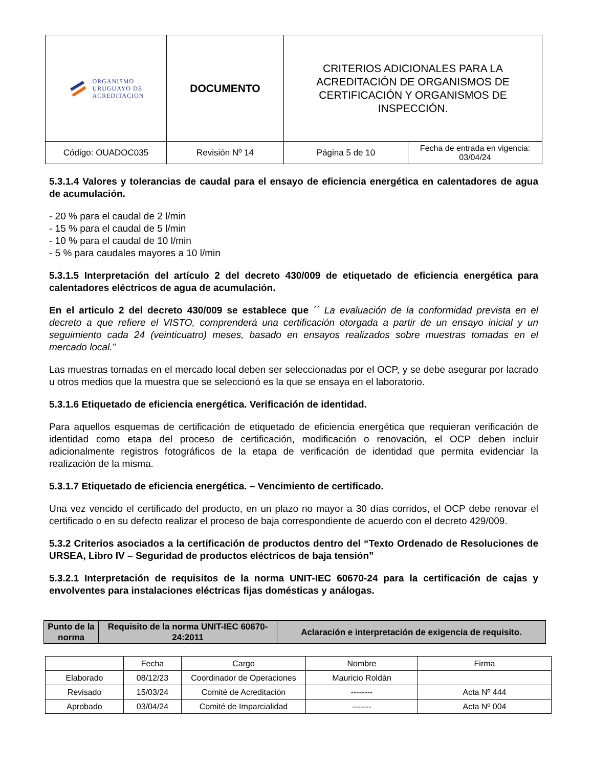| ORGANISMO URUGUAYO DE ACREDITACION | DOCUMENTO | CRITERIOS ADICIONALES PARA LA ACREDITACIÓN DE ORGANISMOS DE CERTIFICACIÓN Y ORGANISMOS DE INSPECCIÓN. | |
| Código: OUADOC035 | Revisión Nº 14 | Página 5 de 10 | Fecha de entrada en vigencia: 03/04/24 |
5.3.1.4 Valores y tolerancias de caudal para el ensayo de eficiencia energética en calentadores de agua de acumulación.
- 20 % para el caudal de 2 l/min
- 15 % para el caudal de 5 l/min
- 10 % para el caudal de 10 l/min
- 5 % para caudales mayores a 10 l/min
5.3.1.5 Interpretación del artículo 2 del decreto 430/009 de etiquetado de eficiencia energética para calentadores eléctricos de agua de acumulación.
En el articulo 2 del decreto 430/009 se establece que ´´ La evaluación de la conformidad prevista en el decreto a que refiere el VISTO, comprenderá una certificación otorgada a partir de un ensayo inicial y un seguimiento cada 24 (veinticuatro) meses, basado en ensayos realizados sobre muestras tomadas en el mercado local.”
Las muestras tomadas en el mercado local deben ser seleccionadas por el OCP, y se debe asegurar por lacrado u otros medios que la muestra que se seleccionó es la que se ensaya en el laboratorio.
5.3.1.6 Etiquetado de eficiencia energética. Verificación de identidad.
Para aquellos esquemas de certificación de etiquetado de eficiencia energética que requieran verificación de identidad como etapa del proceso de certificación, modificación o renovación, el OCP deben incluir adicionalmente registros fotográficos de la etapa de verificación de identidad que permita evidenciar la realización de la misma.
5.3.1.7 Etiquetado de eficiencia energética. – Vencimiento de certificado.
Una vez vencido el certificado del producto, en un plazo no mayor a 30 días corridos, el OCP debe renovar el certificado o en su defecto realizar el proceso de baja correspondiente de acuerdo con el decreto 429/009.
5.3.2 Criterios asociados a la certificación de productos dentro del “Texto Ordenado de Resoluciones de URSEA, Libro IV – Seguridad de productos eléctricos de baja tensión”
5.3.2.1 Interpretación de requisitos de la norma UNIT-IEC 60670-24 para la certificación de cajas y envolventes para instalaciones eléctricas fijas domésticas y análogas.
| Punto de la norma | Requisito de la norma UNIT-IEC 60670-24:2011 | Aclaración e interpretación de exigencia de requisito. |
| --- | --- | --- |
| | Fecha | Cargo | Nombre | Firma |
| Elaborado | 08/12/23 | Coordinador de Operaciones | Mauricio Roldán | |
| Revisado | 15/03/24 | Comité de Acreditación | -------- | Acta Nº 444 |
| Aprobado | 03/04/24 | Comité de Imparcialidad | ------- | Acta Nº 004 |